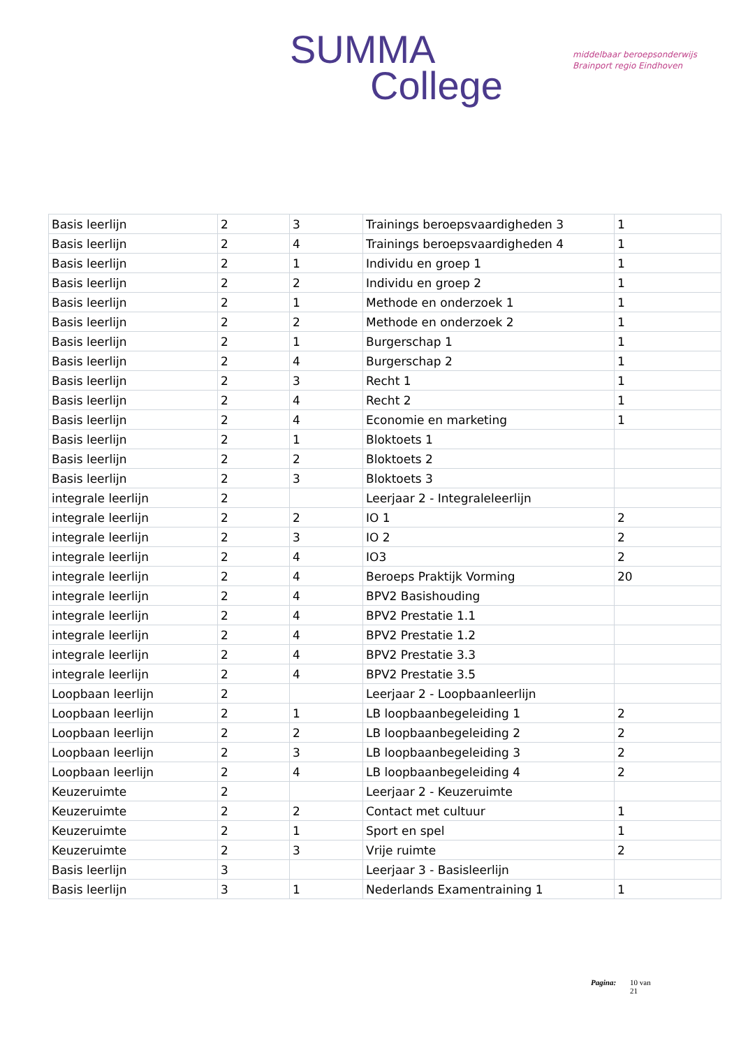SUMMA
College
middelbaar beroepsonderwijs
Brainport regio Eindhoven
| Basis leerlijn | 2 | 3 | Trainings beroepsvaardigheden 3 | 1 |
| Basis leerlijn | 2 | 4 | Trainings beroepsvaardigheden 4 | 1 |
| Basis leerlijn | 2 | 1 | Individu en groep 1 | 1 |
| Basis leerlijn | 2 | 2 | Individu en groep 2 | 1 |
| Basis leerlijn | 2 | 1 | Methode en onderzoek 1 | 1 |
| Basis leerlijn | 2 | 2 | Methode en onderzoek 2 | 1 |
| Basis leerlijn | 2 | 1 | Burgerschap 1 | 1 |
| Basis leerlijn | 2 | 4 | Burgerschap 2 | 1 |
| Basis leerlijn | 2 | 3 | Recht 1 | 1 |
| Basis leerlijn | 2 | 4 | Recht 2 | 1 |
| Basis leerlijn | 2 | 4 | Economie en marketing | 1 |
| Basis leerlijn | 2 | 1 | Bloktoets 1 | |
| Basis leerlijn | 2 | 2 | Bloktoets 2 | |
| Basis leerlijn | 2 | 3 | Bloktoets 3 | |
| integrale leerlijn | 2 | | Leerjaar 2 - Integraleleerlijn | |
| integrale leerlijn | 2 | 2 | IO 1 | 2 |
| integrale leerlijn | 2 | 3 | IO 2 | 2 |
| integrale leerlijn | 2 | 4 | IO3 | 2 |
| integrale leerlijn | 2 | 4 | Beroeps Praktijk Vorming | 20 |
| integrale leerlijn | 2 | 4 | BPV2 Basishouding | |
| integrale leerlijn | 2 | 4 | BPV2 Prestatie 1.1 | |
| integrale leerlijn | 2 | 4 | BPV2 Prestatie 1.2 | |
| integrale leerlijn | 2 | 4 | BPV2 Prestatie 3.3 | |
| integrale leerlijn | 2 | 4 | BPV2 Prestatie 3.5 | |
| Loopbaan leerlijn | 2 | | Leerjaar 2 - Loopbaanleerlijn | |
| Loopbaan leerlijn | 2 | 1 | LB loopbaanbegeleiding 1 | 2 |
| Loopbaan leerlijn | 2 | 2 | LB loopbaanbegeleiding 2 | 2 |
| Loopbaan leerlijn | 2 | 3 | LB loopbaanbegeleiding 3 | 2 |
| Loopbaan leerlijn | 2 | 4 | LB loopbaanbegeleiding 4 | 2 |
| Keuzeruimte | 2 | | Leerjaar 2 - Keuzeruimte | |
| Keuzeruimte | 2 | 2 | Contact met cultuur | 1 |
| Keuzeruimte | 2 | 1 | Sport en spel | 1 |
| Keuzeruimte | 2 | 3 | Vrije ruimte | 2 |
| Basis leerlijn | 3 | | Leerjaar 3 - Basisleerlijn | |
| Basis leerlijn | 3 | 1 | Nederlands Examentraining 1 | 1 |
Pagina: 10 van
21